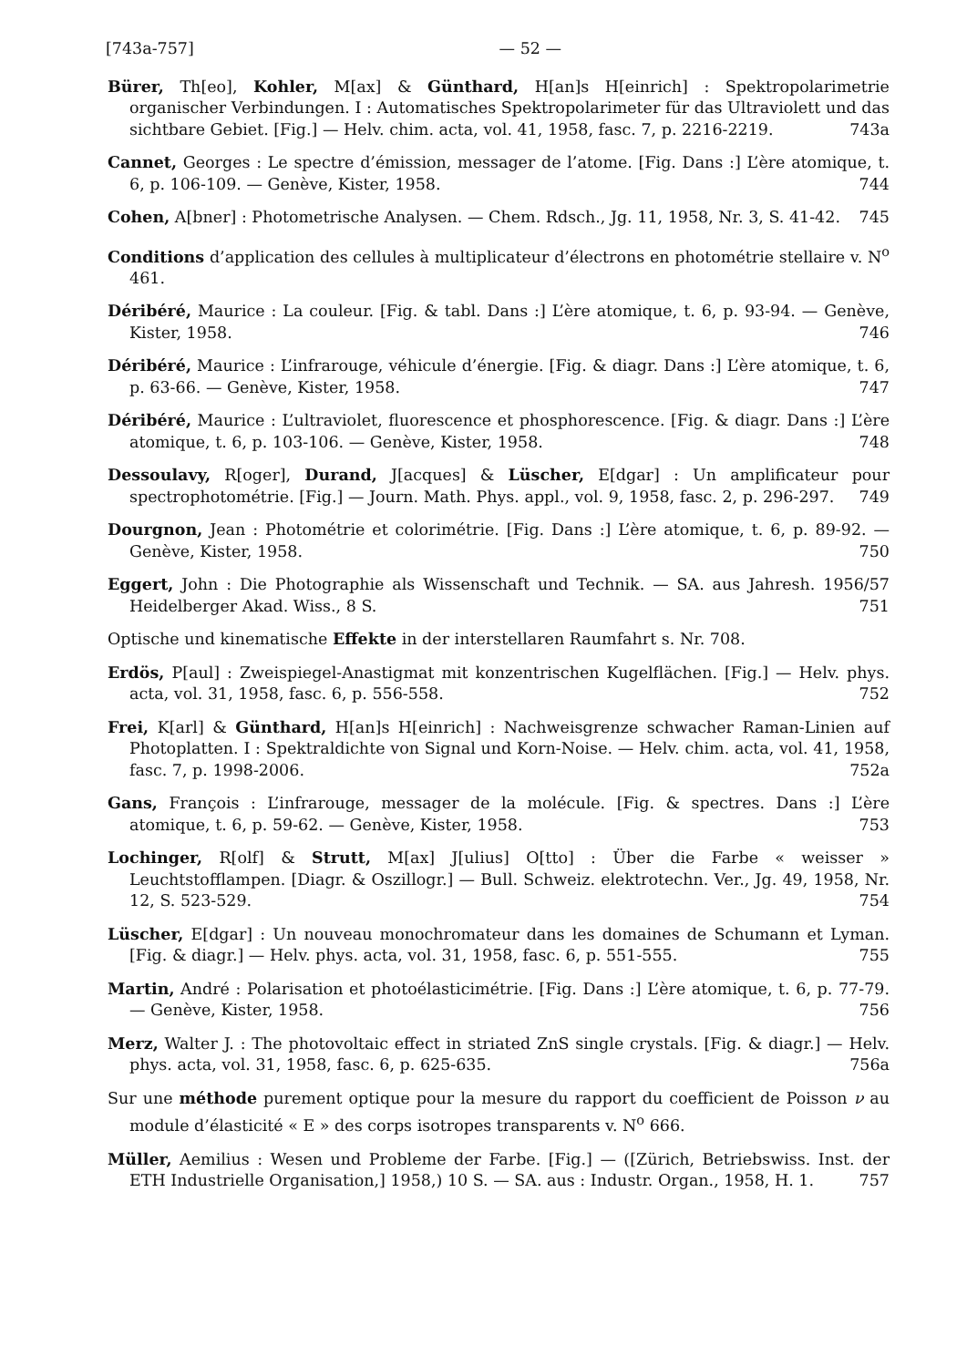[743a-757] — 52 —
Bürer, Th[eo], Kohler, M[ax] & Günthard, H[an]s H[einrich] : Spektropolarimetrie organischer Verbindungen. I : Automatisches Spektropolarimeter für das Ultraviolett und das sichtbare Gebiet. [Fig.] — Helv. chim. acta, vol. 41, 1958, fasc. 7, p. 2216-2219. 743a
Cannet, Georges : Le spectre d’émission, messager de l’atome. [Fig. Dans :] L’ère atomique, t. 6, p. 106-109. — Genève, Kister, 1958. 744
Cohen, A[bner] : Photometrische Analysen. — Chem. Rdsch., Jg. 11, 1958, Nr. 3, S. 41-42. 745
Conditions d’application des cellules à multiplicateur d’électrons en photométrie stellaire v. N<sup>o</sup> 461.
Déribéré, Maurice : La couleur. [Fig. & tabl. Dans :] L’ère atomique, t. 6, p. 93-94. — Genève, Kister, 1958. 746
Déribéré, Maurice : L’infrarouge, véhicule d’énergie. [Fig. & diagr. Dans :] L’ère atomique, t. 6, p. 63-66. — Genève, Kister, 1958. 747
Déribéré, Maurice : L’ultraviolet, fluorescence et phosphorescence. [Fig. & diagr. Dans :] L’ère atomique, t. 6, p. 103-106. — Genève, Kister, 1958. 748
Dessoulavy, R[oger], Durand, J[acques] & Lüscher, E[dgar] : Un amplificateur pour spectrophotométrie. [Fig.] — Journ. Math. Phys. appl., vol. 9, 1958, fasc. 2, p. 296-297. 749
Dourgnon, Jean : Photométrie et colorimétrie. [Fig. Dans :] L’ère atomique, t. 6, p. 89-92. — Genève, Kister, 1958. 750
Eggert, John : Die Photographie als Wissenschaft und Technik. — SA. aus Jahresh. 1956/57 Heidelberger Akad. Wiss., 8 S. 751
Optische und kinematische Effekte in der interstellaren Raumfahrt s. Nr. 708.
Erdös, P[aul] : Zweispiegel-Anastigmat mit konzentrischen Kugelflächen. [Fig.] — Helv. phys. acta, vol. 31, 1958, fasc. 6, p. 556-558. 752
Frei, K[arl] & Günthard, H[an]s H[einrich] : Nachweisgrenze schwacher Raman-Linien auf Photoplatten. I : Spektraldichte von Signal und Korn-Noise. — Helv. chim. acta, vol. 41, 1958, fasc. 7, p. 1998-2006. 752a
Gans, François : L’infrarouge, messager de la molécule. [Fig. & spectres. Dans :] L’ère atomique, t. 6, p. 59-62. — Genève, Kister, 1958. 753
Lochinger, R[olf] & Strutt, M[ax] J[ulius] O[tto] : Über die Farbe « weisser » Leuchtstofflampen. [Diagr. & Oszillogr.] — Bull. Schweiz. elektrotechn. Ver., Jg. 49, 1958, Nr. 12, S. 523-529. 754
Lüscher, E[dgar] : Un nouveau monochromateur dans les domaines de Schumann et Lyman. [Fig. & diagr.] — Helv. phys. acta, vol. 31, 1958, fasc. 6, p. 551-555. 755
Martin, André : Polarisation et photoélasticimétrie. [Fig. Dans :] L’ère atomique, t. 6, p. 77-79. — Genève, Kister, 1958. 756
Merz, Walter J. : The photovoltaic effect in striated ZnS single crystals. [Fig. & diagr.] — Helv. phys. acta, vol. 31, 1958, fasc. 6, p. 625-635. 756a
Sur une méthode purement optique pour la mesure du rapport du coefficient de Poisson ν au module d’élasticité « E » des corps isotropes transparents v. N<sup>o</sup> 666.
Müller, Aemilius : Wesen und Probleme der Farbe. [Fig.] — ([Zürich, Betriebswiss. Inst. der ETH Industrielle Organisation,] 1958,) 10 S. — SA. aus : Industr. Organ., 1958, H. 1. 757